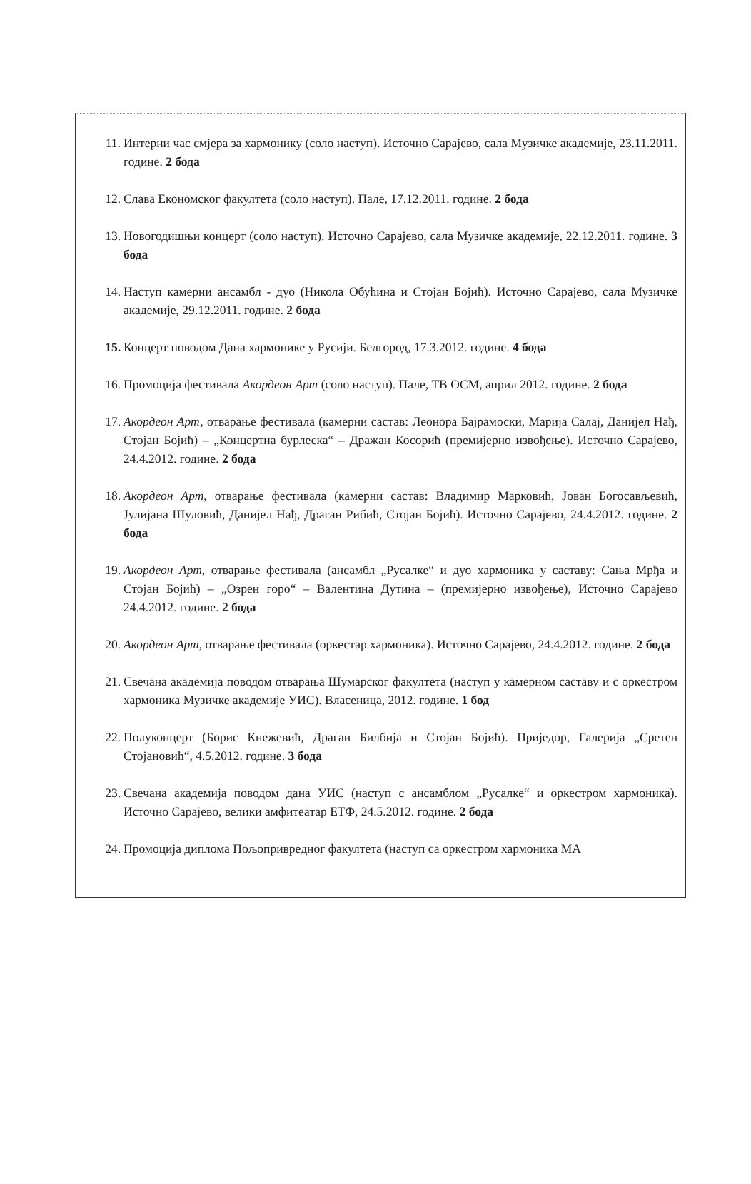11. Интерни час смјера за хармонику (соло наступ). Источно Сарајево, сала Музичке академије, 23.11.2011. године. 2 бода
12. Слава Економског факултета (соло наступ). Пале, 17.12.2011. године. 2 бода
13. Новогодишњи концерт (соло наступ). Источно Сарајево, сала Музичке академије, 22.12.2011. године. 3 бода
14. Наступ камерни ансамбл - дуо (Никола Обућина и Стојан Бојић). Источно Сарајево, сала Музичке академије, 29.12.2011. године. 2 бода
15. Концерт поводом Дана хармонике у Русији. Белгород, 17.3.2012. године. 4 бода
16. Промоција фестивала Акордеон Арт (соло наступ). Пале, ТВ ОСМ, април 2012. године. 2 бода
17. Акордеон Арт, отварање фестивала (камерни састав: Леонора Бајрамоски, Марија Салај, Данијел Нађ, Стојан Бојић) – „Концертна бурлеска“ – Дражан Косорић (премијерно извођење). Источно Сарајево, 24.4.2012. године. 2 бода
18. Акордеон Арт, отварање фестивала (камерни састав: Владимир Марковић, Јован Богосављевић, Јулијана Шуловић, Данијел Нађ, Драган Рибић, Стојан Бојић). Источно Сарајево, 24.4.2012. године. 2 бода
19. Акордеон Арт, отварање фестивала (ансамбл „Русалке“ и дуо хармоника у саставу: Сања Мрђа и Стојан Бојић) – „Озрен горо“ – Валентина Дутина – (премијерно извођење), Источно Сарајево 24.4.2012. године. 2 бода
20. Акордеон Арт, отварање фестивала (оркестар хармоника). Источно Сарајево, 24.4.2012. године. 2 бода
21. Свечана академија поводом отварања Шумарског факултета (наступ у камерном саставу и с оркестром хармоника Музичке академије УИС). Власеница, 2012. године. 1 бод
22. Полуконцерт (Борис Кнежевић, Драган Билбија и Стојан Бојић). Приједор, Галерија „Сретен Стојановић“, 4.5.2012. године. 3 бода
23. Свечана академија поводом дана УИС (наступ с ансамблом „Русалке“ и оркестром хармоника). Источно Сарајево, велики амфитеатар ЕТФ, 24.5.2012. године. 2 бода
24. Промоција диплома Пољопривредног факултета (наступ са оркестром хармоника МА